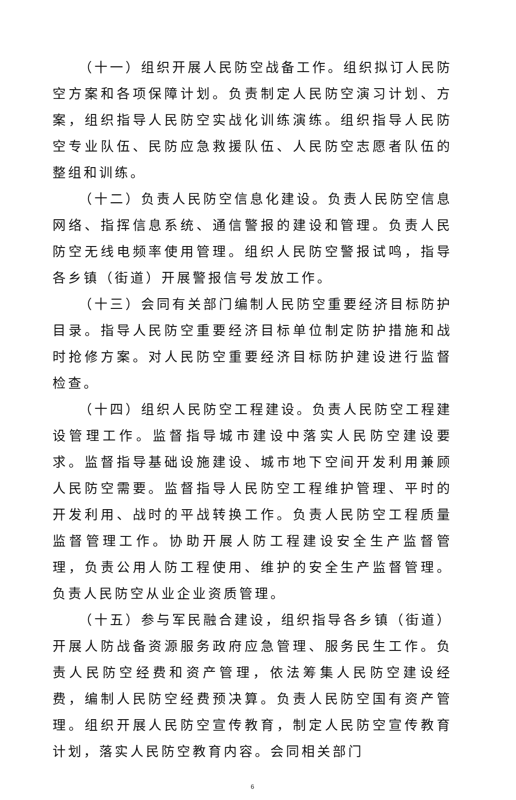（十一）组织开展人民防空战备工作。组织拟订人民防空方案和各项保障计划。负责制定人民防空演习计划、方案，组织指导人民防空实战化训练演练。组织指导人民防空专业队伍、民防应急救援队伍、人民防空志愿者队伍的整组和训练。
（十二）负责人民防空信息化建设。负责人民防空信息网络、指挥信息系统、通信警报的建设和管理。负责人民防空无线电频率使用管理。组织人民防空警报试鸣，指导各乡镇（街道）开展警报信号发放工作。
（十三）会同有关部门编制人民防空重要经济目标防护目录。指导人民防空重要经济目标单位制定防护措施和战时抢修方案。对人民防空重要经济目标防护建设进行监督检查。
（十四）组织人民防空工程建设。负责人民防空工程建设管理工作。监督指导城市建设中落实人民防空建设要求。监督指导基础设施建设、城市地下空间开发利用兼顾人民防空需要。监督指导人民防空工程维护管理、平时的开发利用、战时的平战转换工作。负责人民防空工程质量监督管理工作。协助开展人防工程建设安全生产监督管理，负责公用人防工程使用、维护的安全生产监督管理。负责人民防空从业企业资质管理。
（十五）参与军民融合建设，组织指导各乡镇（街道）开展人防战备资源服务政府应急管理、服务民生工作。负责人民防空经费和资产管理，依法筹集人民防空建设经费，编制人民防空经费预决算。负责人民防空国有资产管理。组织开展人民防空宣传教育，制定人民防空宣传教育计划，落实人民防空教育内容。会同相关部门
6